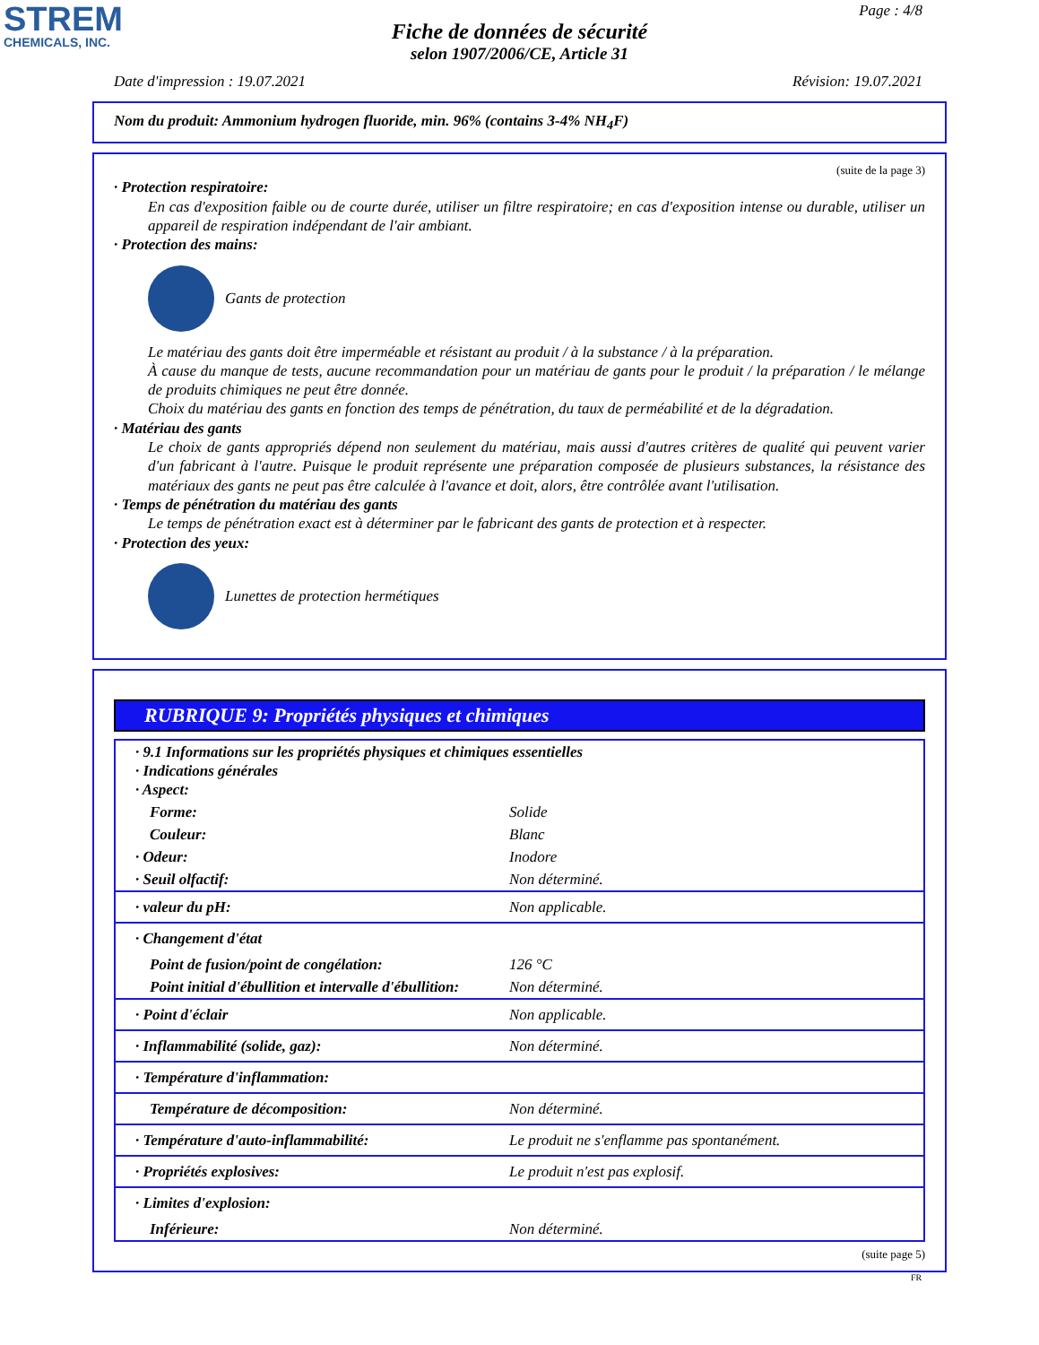STREM
CHEMICALS, INC.
Page : 4/8
Fiche de données de sécurité
selon 1907/2006/CE, Article 31
Date d'impression : 19.07.2021 Révision: 19.07.2021
Nom du produit: Ammonium hydrogen fluoride, min. 96% (contains 3-4% NH<sub>4</sub>F)
(suite de la page 3)
· Protection respiratoire:
En cas d'exposition faible ou de courte durée, utiliser un filtre respiratoire; en cas d'exposition intense ou durable, utiliser un appareil de respiration indépendant de l'air ambiant.
· Protection des mains:
Gants de protection
Le matériau des gants doit être imperméable et résistant au produit / à la substance / à la préparation.
À cause du manque de tests, aucune recommandation pour un matériau de gants pour le produit / la préparation / le mélange de produits chimiques ne peut être donnée.
Choix du matériau des gants en fonction des temps de pénétration, du taux de perméabilité et de la dégradation.
· Matériau des gants
Le choix de gants appropriés dépend non seulement du matériau, mais aussi d'autres critères de qualité qui peuvent varier d'un fabricant à l'autre. Puisque le produit représente une préparation composée de plusieurs substances, la résistance des matériaux des gants ne peut pas être calculée à l'avance et doit, alors, être contrôlée avant l'utilisation.
· Temps de pénétration du matériau des gants
Le temps de pénétration exact est à déterminer par le fabricant des gants de protection et à respecter.
· Protection des yeux:
Lunettes de protection hermétiques
RUBRIQUE 9: Propriétés physiques et chimiques
| · 9.1 Informations sur les propriétés physiques et chimiques essentielles · Indications générales · Aspect: | |
| Forme: | Solide |
| Couleur: | Blanc |
| · Odeur: | Inodore |
| · Seuil olfactif: | Non déterminé. |
| · valeur du pH: | Non applicable. |
| · Changement d'état | |
| Point de fusion/point de congélation: | 126 °C |
| Point initial d'ébullition et intervalle d'ébullition: | Non déterminé. |
| · Point d'éclair | Non applicable. |
| · Inflammabilité (solide, gaz): | Non déterminé. |
| · Température d'inflammation: | |
| Température de décomposition: | Non déterminé. |
| · Température d'auto-inflammabilité: | Le produit ne s'enflamme pas spontanément. |
| · Propriétés explosives: | Le produit n'est pas explosif. |
| · Limites d'explosion: | |
| Inférieure: | Non déterminé. |
(suite page 5)
FR